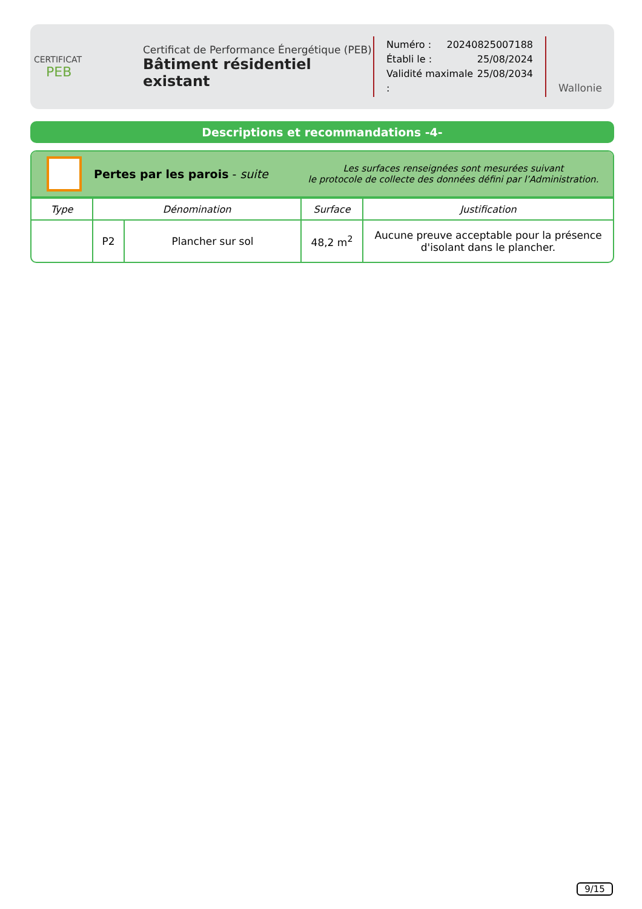CERTIFICAT
PEB
Certificat de Performance Énergétique (PEB)
Bâtiment résidentiel existant
Numéro : 20240825007188
Établi le : 25/08/2024
Validité maximale : 25/08/2034
Wallonie
Descriptions et recommandations -4-
Pertes par les parois - suite
Les surfaces renseignées sont mesurées suivant
le protocole de collecte des données défini par l’Administration.
| Type | Dénomination | | Surface | Justification |
| --- | --- | --- | --- | --- |
| | P2 | Plancher sur sol | 48,2 m<sup>2</sup> | Aucune preuve acceptable pour la présence d'isolant dans le plancher. |
9/15